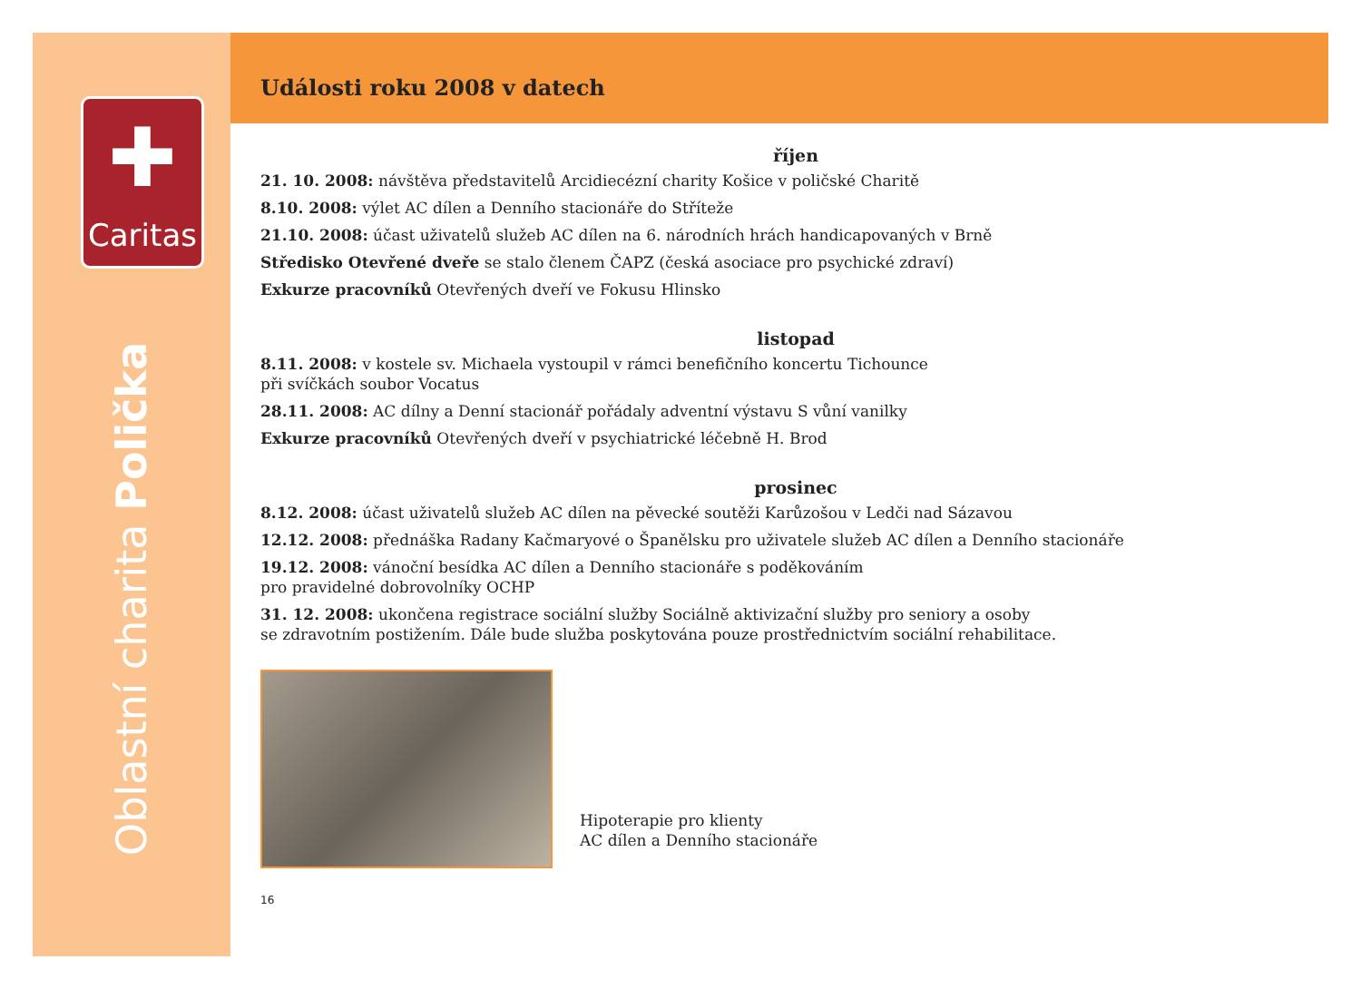✚
Caritas
Oblastní charita Polička
Události roku 2008 v datech
říjen
21. 10. 2008: návštěva představitelů Arcidiecézní charity Košice v poličské Charitě
8.10. 2008: výlet AC dílen a Denního stacionáře do Stříteže
21.10. 2008: účast uživatelů služeb AC dílen na 6. národních hrách handicapovaných v Brně
Středisko Otevřené dveře se stalo členem ČAPZ (česká asociace pro psychické zdraví)
Exkurze pracovníků Otevřených dveří ve Fokusu Hlinsko
listopad
8.11. 2008: v kostele sv. Michaela vystoupil v rámci benefičního koncertu Tichounce
při svíčkách soubor Vocatus
28.11. 2008: AC dílny a Denní stacionář pořádaly adventní výstavu S vůní vanilky
Exkurze pracovníků Otevřených dveří v psychiatrické léčebně H. Brod
prosinec
8.12. 2008: účast uživatelů služeb AC dílen na pěvecké soutěži Karůzošou v Ledči nad Sázavou
12.12. 2008: přednáška Radany Kačmaryové o Španělsku pro uživatele služeb AC dílen a Denního stacionáře
19.12. 2008: vánoční besídka AC dílen a Denního stacionáře s poděkováním
pro pravidelné dobrovolníky OCHP
31. 12. 2008: ukončena registrace sociální služby Sociálně aktivizační služby pro seniory a osoby
se zdravotním postižením. Dále bude služba poskytována pouze prostřednictvím sociální rehabilitace.
Hipoterapie pro klienty
AC dílen a Denního stacionáře
16